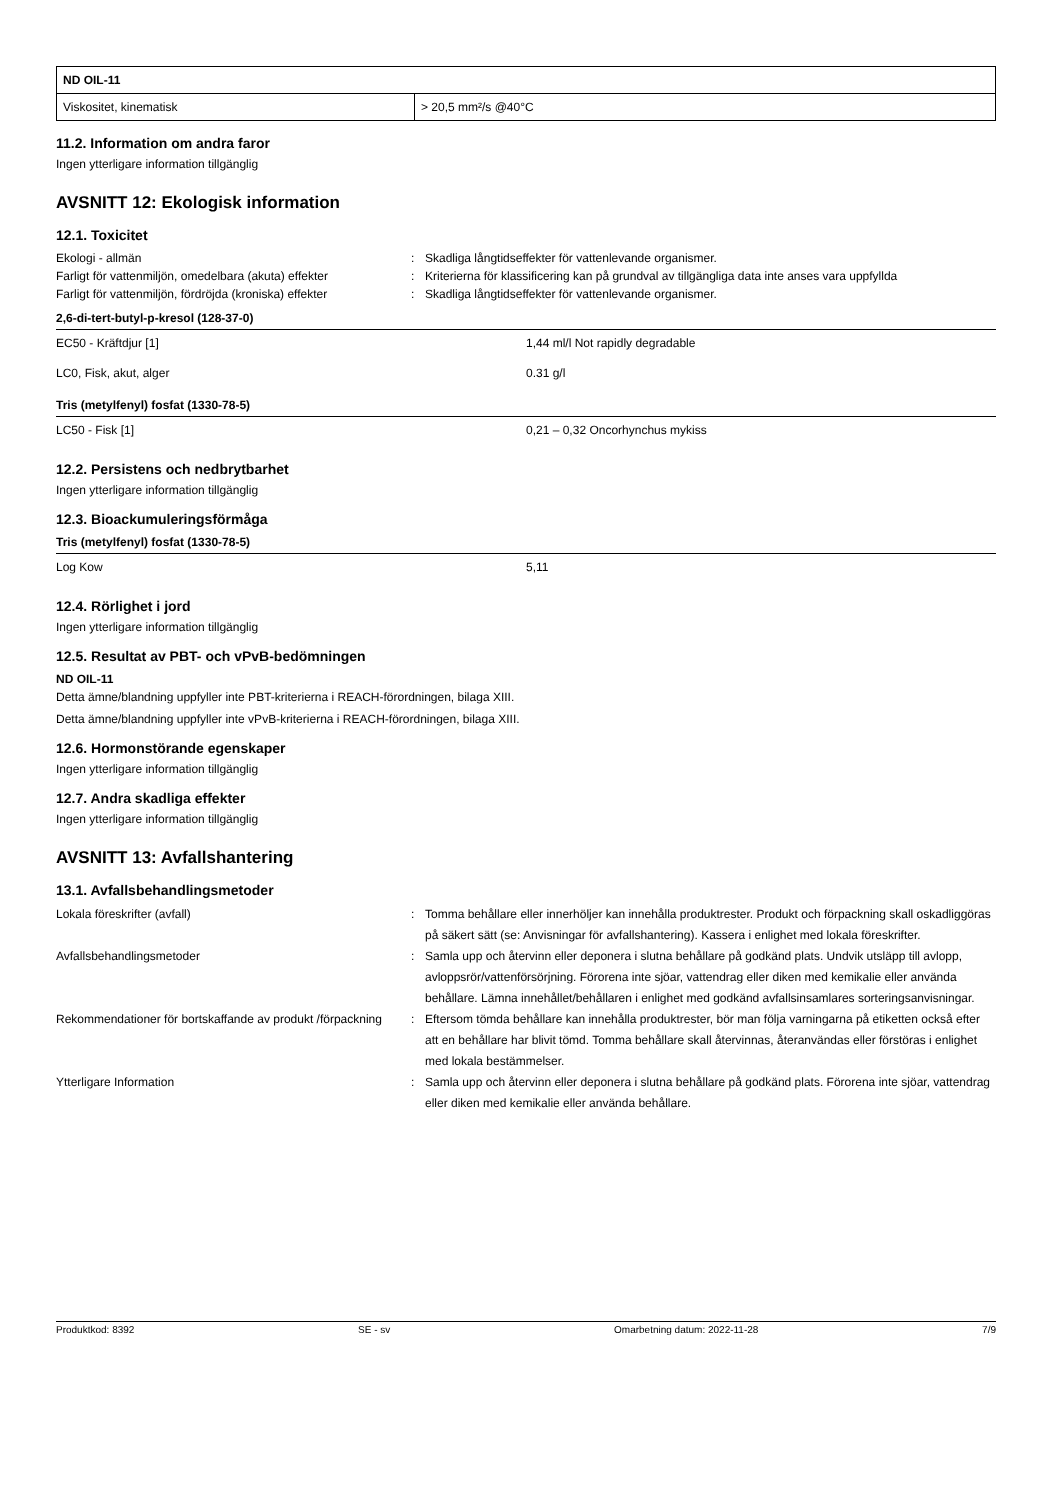| ND OIL-11 | |
| Viskositet, kinematisk | > 20,5 mm²/s @40°C |
11.2. Information om andra faror
Ingen ytterligare information tillgänglig
AVSNITT 12: Ekologisk information
12.1. Toxicitet
Ekologi - allmän
:
Skadliga långtidseffekter för vattenlevande organismer.
Farligt för vattenmiljön, omedelbara (akuta) effekter
:
Kriterierna för klassificering kan på grundval av tillgängliga data inte anses vara uppfyllda
Farligt för vattenmiljön, fördröjda (kroniska) effekter
:
Skadliga långtidseffekter för vattenlevande organismer.
2,6-di-tert-butyl-p-kresol (128-37-0)
| EC50 - Kräftdjur [1] | 1,44 ml/l Not rapidly degradable |
| LC0, Fisk, akut, alger | 0.31 g/l |
Tris (metylfenyl) fosfat (1330-78-5)
| LC50 - Fisk [1] | 0,21 – 0,32 Oncorhynchus mykiss |
12.2. Persistens och nedbrytbarhet
Ingen ytterligare information tillgänglig
12.3. Bioackumuleringsförmåga
Tris (metylfenyl) fosfat (1330-78-5)
| Log Kow | 5,11 |
12.4. Rörlighet i jord
Ingen ytterligare information tillgänglig
12.5. Resultat av PBT- och vPvB-bedömningen
ND OIL-11
Detta ämne/blandning uppfyller inte PBT-kriterierna i REACH-förordningen, bilaga XIII.
Detta ämne/blandning uppfyller inte vPvB-kriterierna i REACH-förordningen, bilaga XIII.
12.6. Hormonstörande egenskaper
Ingen ytterligare information tillgänglig
12.7. Andra skadliga effekter
Ingen ytterligare information tillgänglig
AVSNITT 13: Avfallshantering
13.1. Avfallsbehandlingsmetoder
Lokala föreskrifter (avfall)
:
Tomma behållare eller innerhöljer kan innehålla produktrester. Produkt och förpackning skall oskadliggöras på säkert sätt (se: Anvisningar för avfallshantering). Kassera i enlighet med lokala föreskrifter.
Avfallsbehandlingsmetoder
:
Samla upp och återvinn eller deponera i slutna behållare på godkänd plats. Undvik utsläpp till avlopp, avloppsrör/vattenförsörjning. Förorena inte sjöar, vattendrag eller diken med kemikalie eller använda behållare. Lämna innehållet/behållaren i enlighet med godkänd avfallsinsamlares sorteringsanvisningar.
Rekommendationer för bortskaffande av produkt /förpackning
:
Eftersom tömda behållare kan innehålla produktrester, bör man följa varningarna på etiketten också efter att en behållare har blivit tömd. Tomma behållare skall återvinnas, återanvändas eller förstöras i enlighet med lokala bestämmelser.
Ytterligare Information
:
Samla upp och återvinn eller deponera i slutna behållare på godkänd plats. Förorena inte sjöar, vattendrag eller diken med kemikalie eller använda behållare.
Produktkod: 8392 SE - sv Omarbetning datum: 2022-11-28 7/9